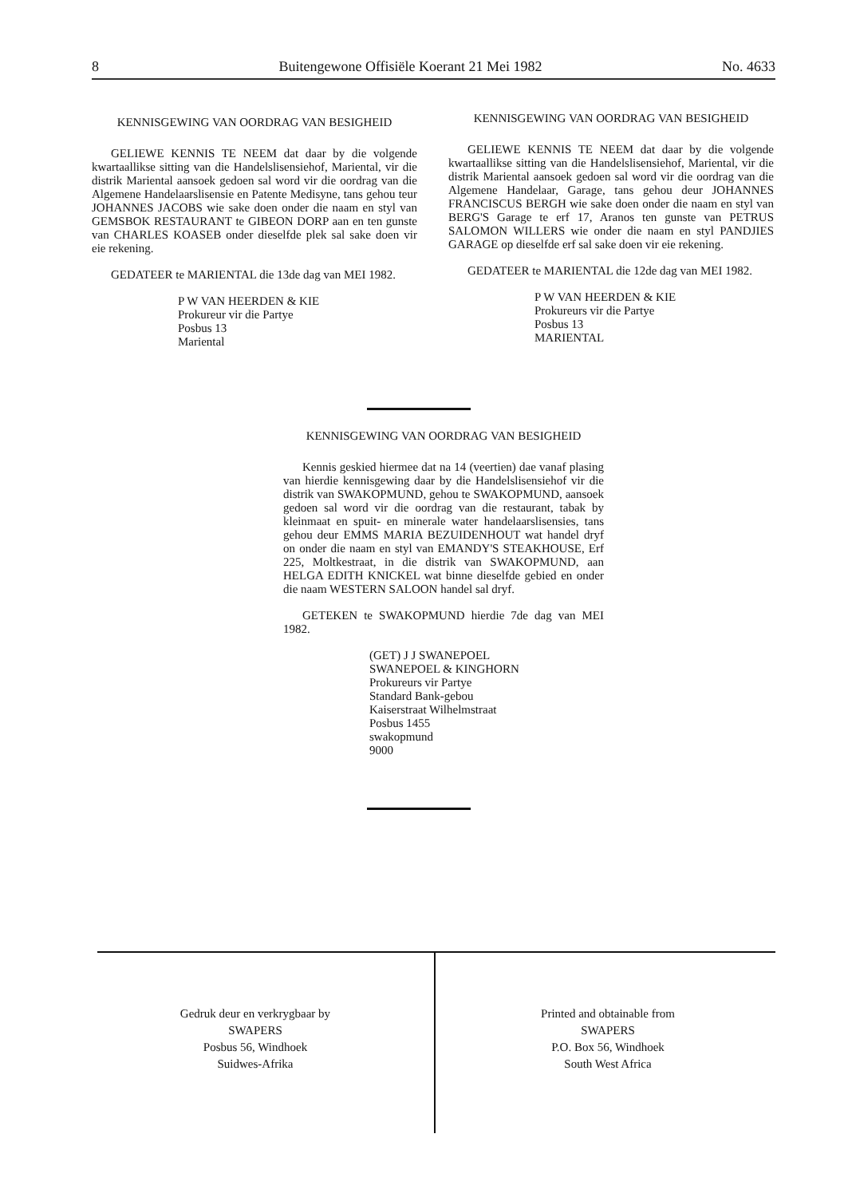8 Buitengewone Offisiële Koerant 21 Mei 1982 No. 4633
KENNISGEWING VAN OORDRAG VAN BESIGHEID
GELIEWE KENNIS TE NEEM dat daar by die volgende kwartaallikse sitting van die Handelslisensiehof, Mariental, vir die distrik Mariental aansoek gedoen sal word vir die oordrag van die Algemene Handelaarslisensie en Patente Medisyne, tans gehou teur JOHANNES JACOBS wie sake doen onder die naam en styl van GEMSBOK RESTAURANT te GIBEON DORP aan en ten gunste van CHARLES KOASEB onder dieselfde plek sal sake doen vir eie rekening.
GEDATEER te MARIENTAL die 13de dag van MEI 1982.
P W VAN HEERDEN & KIE
Prokureur vir die Partye
Posbus 13
Mariental
KENNISGEWING VAN OORDRAG VAN BESIGHEID
GELIEWE KENNIS TE NEEM dat daar by die volgende kwartaallikse sitting van die Handelslisensiehof, Mariental, vir die distrik Mariental aansoek gedoen sal word vir die oordrag van die Algemene Handelaar, Garage, tans gehou deur JOHANNES FRANCISCUS BERGH wie sake doen onder die naam en styl van BERG'S Garage te erf 17, Aranos ten gunste van PETRUS SALOMON WILLERS wie onder die naam en styl PANDJIES GARAGE op dieselfde erf sal sake doen vir eie rekening.
GEDATEER te MARIENTAL die 12de dag van MEI 1982.
P W VAN HEERDEN & KIE
Prokureurs vir die Partye
Posbus 13
MARIENTAL
KENNISGEWING VAN OORDRAG VAN BESIGHEID
Kennis geskied hiermee dat na 14 (veertien) dae vanaf plasing van hierdie kennisgewing daar by die Handelslisensiehof vir die distrik van SWAKOPMUND, gehou te SWAKOPMUND, aansoek gedoen sal word vir die oordrag van die restaurant, tabak by kleinmaat en spuit- en minerale water handelaarslisensies, tans gehou deur EMMS MARIA BEZUIDENHOUT wat handel dryf on onder die naam en styl van EMANDY'S STEAKHOUSE, Erf 225, Moltkestraat, in die distrik van SWAKOPMUND, aan HELGA EDITH KNICKEL wat binne dieselfde gebied en onder die naam WESTERN SALOON handel sal dryf.
GETEKEN te SWAKOPMUND hierdie 7de dag van MEI 1982.
(GET) J J SWANEPOEL
SWANEPOEL & KINGHORN
Prokureurs vir Partye
Standard Bank-gebou
Kaiserstraat Wilhelmstraat
Posbus 1455
swakopmund
9000
Gedruk deur en verkrygbaar by
SWAPERS
Posbus 56, Windhoek
Suidwes-Afrika
Printed and obtainable from
SWAPERS
P.O. Box 56, Windhoek
South West Africa